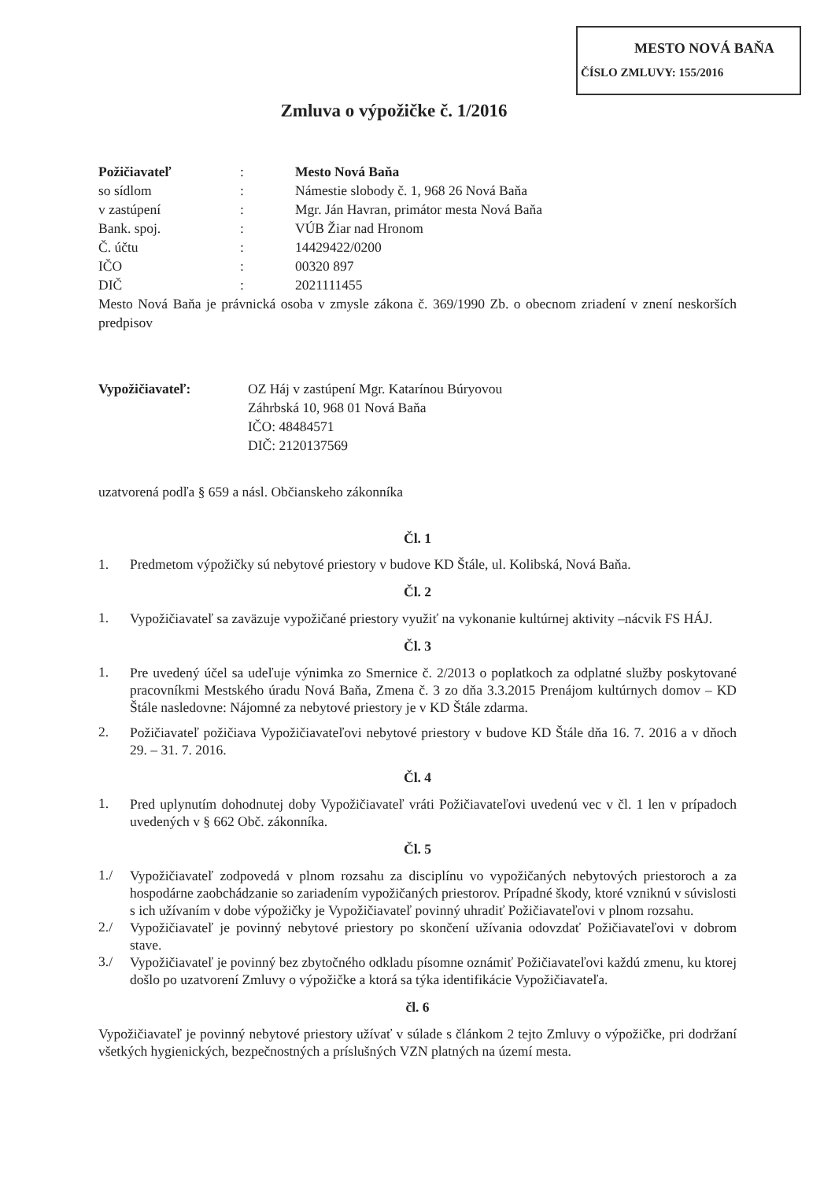MESTO NOVÁ BAŇA
ČÍSLO ZMLUVY: 155/2016
Zmluva o výpožičke č. 1/2016
| Požičiavateľ | : | Mesto Nová Baňa |
| so sídlom | : | Námestie slobody č. 1, 968 26 Nová Baňa |
| v zastúpení | : | Mgr. Ján Havran, primátor mesta Nová Baňa |
| Bank. spoj. | : | VÚB Žiar nad Hronom |
| Č. účtu | : | 14429422/0200 |
| IČO | : | 00320 897 |
| DIČ | : | 2021111455 |
Mesto Nová Baňa je právnická osoba v zmysle zákona č. 369/1990 Zb. o obecnom zriadení v znení neskorších predpisov
| Vypožičiavateľ: | OZ Háj v zastúpení Mgr. Katarínou Búryovou Záhrbská 10, 968 01 Nová Baňa IČO: 48484571 DIČ: 2120137569 |
uzatvorená podľa § 659 a násl. Občianskeho zákonníka
Čl. 1
1. Predmetom výpožičky sú nebytové priestory v budove KD Štále, ul. Kolibská, Nová Baňa.
Čl. 2
1.
Vypožičiavateľ sa zaväzuje vypožičané priestory využiť na vykonanie kultúrnej aktivity –nácvik FS HÁJ.
Čl. 3
1.
Pre uvedený účel sa udeľuje výnimka zo Smernice č. 2/2013 o poplatkoch za odplatné služby poskytované pracovníkmi Mestského úradu Nová Baňa, Zmena č. 3 zo dňa 3.3.2015 Prenájom kultúrnych domov – KD Štále nasledovne: Nájomné za nebytové priestory je v KD Štále zdarma.
2.
Požičiavateľ požičiava Vypožičiavateľovi nebytové priestory v budove KD Štále dňa 16. 7. 2016 a v dňoch 29. – 31. 7. 2016.
Čl. 4
1.
Pred uplynutím dohodnutej doby Vypožičiavateľ vráti Požičiavateľovi uvedenú vec v čl. 1 len v prípadoch uvedených v § 662 Obč. zákonníka.
Čl. 5
1./
Vypožičiavateľ zodpovedá v plnom rozsahu za disciplínu vo vypožičaných nebytových priestoroch a za hospodárne zaobchádzanie so zariadením vypožičaných priestorov. Prípadné škody, ktoré vzniknú v súvislosti s ich užívaním v dobe výpožičky je Vypožičiavateľ povinný uhradiť Požičiavateľovi v plnom rozsahu.
2./
Vypožičiavateľ je povinný nebytové priestory po skončení užívania odovzdať Požičiavateľovi v dobrom stave.
3./
Vypožičiavateľ je povinný bez zbytočného odkladu písomne oznámiť Požičiavateľovi každú zmenu, ku ktorej došlo po uzatvorení Zmluvy o výpožičke a ktorá sa týka identifikácie Vypožičiavateľa.
čl. 6
Vypožičiavateľ je povinný nebytové priestory užívať v súlade s článkom 2 tejto Zmluvy o výpožičke, pri dodržaní všetkých hygienických, bezpečnostných a príslušných VZN platných na území mesta.